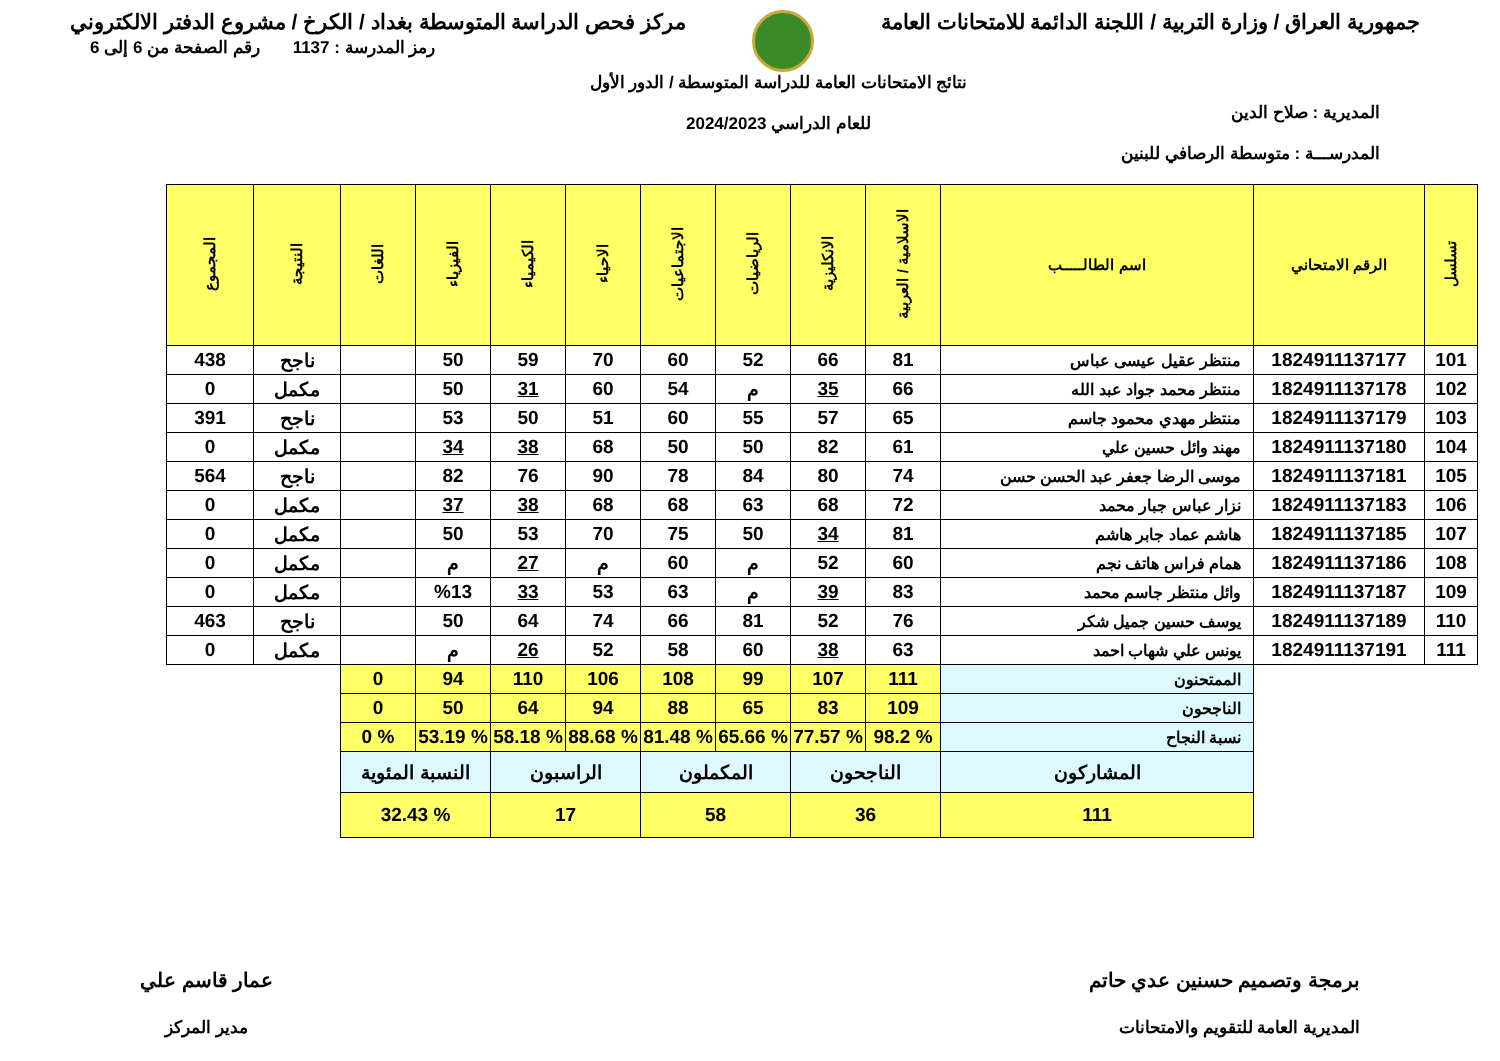جمهورية العراق / وزارة التربية / اللجنة الدائمة للامتحانات العامة
مركز فحص الدراسة المتوسطة بغداد / الكرخ / مشروع الدفتر الالكتروني
المديرية : صلاح الدين
المدرســـة : متوسطة الرصافي للبنين
نتائج الامتحانات العامة للدراسة المتوسطة / الدور الأول
للعام الدراسي 2024/2023
رمز المدرسة : 1137 رقم الصفحة من 6 إلى 6
| تسلسل | الرقم الامتحاني | اسم الطالـــــب | الاسلامية / العربية | الانكليزية | الرياضيات | الاجتماعيات | الاحياء | الكيمياء | الفيزياء | اللغات | النتيجة | المجموع |
| --- | --- | --- | --- | --- | --- | --- | --- | --- | --- | --- | --- | --- |
| 101 | 1824911137177 | منتظر عقيل عيسى عباس | 81 | 66 | 52 | 60 | 70 | 59 | 50 | | ناجح | 438 |
| 102 | 1824911137178 | منتظر محمد جواد عبد الله | 66 | 35 | م | 54 | 60 | 31 | 50 | | مكمل | 0 |
| 103 | 1824911137179 | منتظر مهدي محمود جاسم | 65 | 57 | 55 | 60 | 51 | 50 | 53 | | ناجح | 391 |
| 104 | 1824911137180 | مهند وائل حسين علي | 61 | 82 | 50 | 50 | 68 | 38 | 34 | | مكمل | 0 |
| 105 | 1824911137181 | موسى الرضا جعفر عبد الحسن حسن | 74 | 80 | 84 | 78 | 90 | 76 | 82 | | ناجح | 564 |
| 106 | 1824911137183 | نزار عباس جبار محمد | 72 | 68 | 63 | 68 | 68 | 38 | 37 | | مكمل | 0 |
| 107 | 1824911137185 | هاشم عماد جابر هاشم | 81 | 34 | 50 | 75 | 70 | 53 | 50 | | مكمل | 0 |
| 108 | 1824911137186 | همام فراس هاتف نجم | 60 | 52 | م | 60 | م | 27 | م | | مكمل | 0 |
| 109 | 1824911137187 | وائل منتظر جاسم محمد | 83 | 39 | م | 63 | 53 | 33 | %13 | | مكمل | 0 |
| 110 | 1824911137189 | يوسف حسين جميل شكر | 76 | 52 | 81 | 66 | 74 | 64 | 50 | | ناجح | 463 |
| 111 | 1824911137191 | يونس علي شهاب احمد | 63 | 38 | 60 | 58 | 52 | 26 | م | | مكمل | 0 |
| | | الممتحنون | 111 | 107 | 99 | 108 | 106 | 110 | 94 | 0 | | |
| | | الناجحون | 109 | 83 | 65 | 88 | 94 | 64 | 50 | 0 | | |
| | | نسبة النجاح | % 98.2 | % 77.57 | % 65.66 | % 81.48 | % 88.68 | % 58.18 | % 53.19 | % 0 | | |
| | | المشاركون | الناجحون | | المكملون | | الراسبون | | النسبة المئوية | | | |
| | | 111 | 36 | | 58 | | 17 | | % 32.43 | | | |
برمجة وتصميم حسنين عدي حاتم
المديرية العامة للتقويم والامتحانات
عمار قاسم علي
مدير المركز